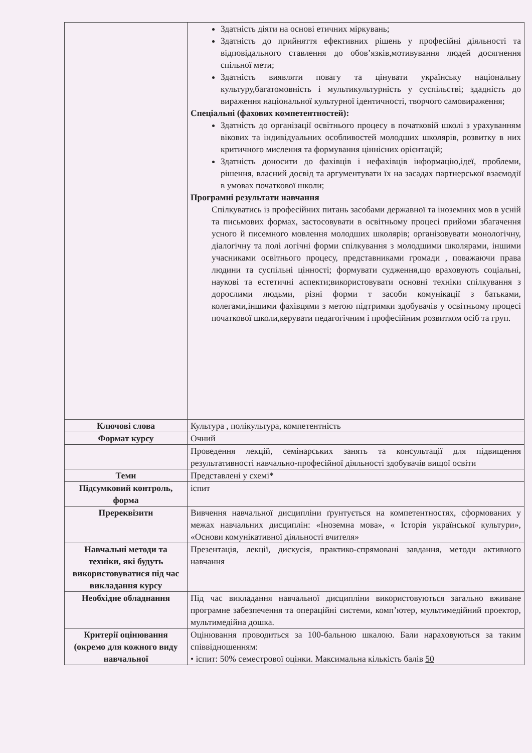| | Здатність діяти на основі етичних міркувань; Здатність до прийняття ефективних рішень у професійні діяльності та відповідального ставлення до обов’язків,мотивування людей досягнення спільної мети; Здатність виявляти повагу та цінувати українську національну культуру,багатомовність і мультикультурність у суспільстві; здадність до вираження національної культурної ідентичності, творчого самовираження; Спеціальні (фахових компетентностей): Здатність до організації освітнього процесу в початковій школі з урахуванням вікових та індивідуальних особливостей молодших школярів, розвитку в них критичного мислення та формування ціннісних орієнтацій; Здатність доносити до фахівців і нефахівців інформацію,ідеї, проблеми, рішення, власний досвід та аргументувати їх на засадах партнерської взаємодії в умовах початкової школи; Програмні результати навчання Спілкуватись із професійних питань засобами державної та іноземних мов в усній та письмових формах, застосовувати в освітньому процесі прийоми збагачення усного й писемного мовлення молодших школярів; організовувати монологічну, діалогічну та полі логічні форми спілкування з молодшими школярами, іншими учасниками освітнього процесу, представниками громади , поважаючи права людини та суспільні цінності; формувати судження,що враховують соціальні, наукові та естетичні аспекти;використовувати основні техніки спілкування з дорослими людьми, різні форми т засоби комунікації з батьками, колегами,іншими фахівцями з метою підтримки здобувачів у освітньому процесі початкової школи,керувати педагогічним і професійним розвитком осіб та груп. |
| Ключові слова | Культура , полікультура, компетентність |
| Формат курсу | Очний |
| | Проведення лекцій, семінарських занять та консультації для підвищення результативності навчально-професійної діяльності здобувачів вищої освіти |
| Теми | Представлені у схемі* |
| Підсумковий контроль, форма | іспит |
| Пререквізити | Вивчення навчальної дисципліни ґрунтується на компетентностях, сформованих у межах навчальних дисциплін: «Іноземна мова», « Історія української культури», «Основи комунікативної діяльності вчителя» |
| Навчальні методи та техніки, які будуть використовуватися під час викладання курсу | Презентація, лекції, дискусія, практико-спрямовані завдання, методи активного навчання |
| Необхідне обладнання | Під час викладання навчальної дисципліни використовуються загально вживане програмне забезпечення та операційні системи, комп’ютер, мультимедійний проектор, мультимедійна дошка. |
| Критерії оцінювання (окремо для кожного виду навчальної | Оцінювання проводиться за 100-бальною шкалою. Бали нараховуються за таким співвідношенням: • іспит: 50% семестрової оцінки. Максимальна кількість балів 50 |